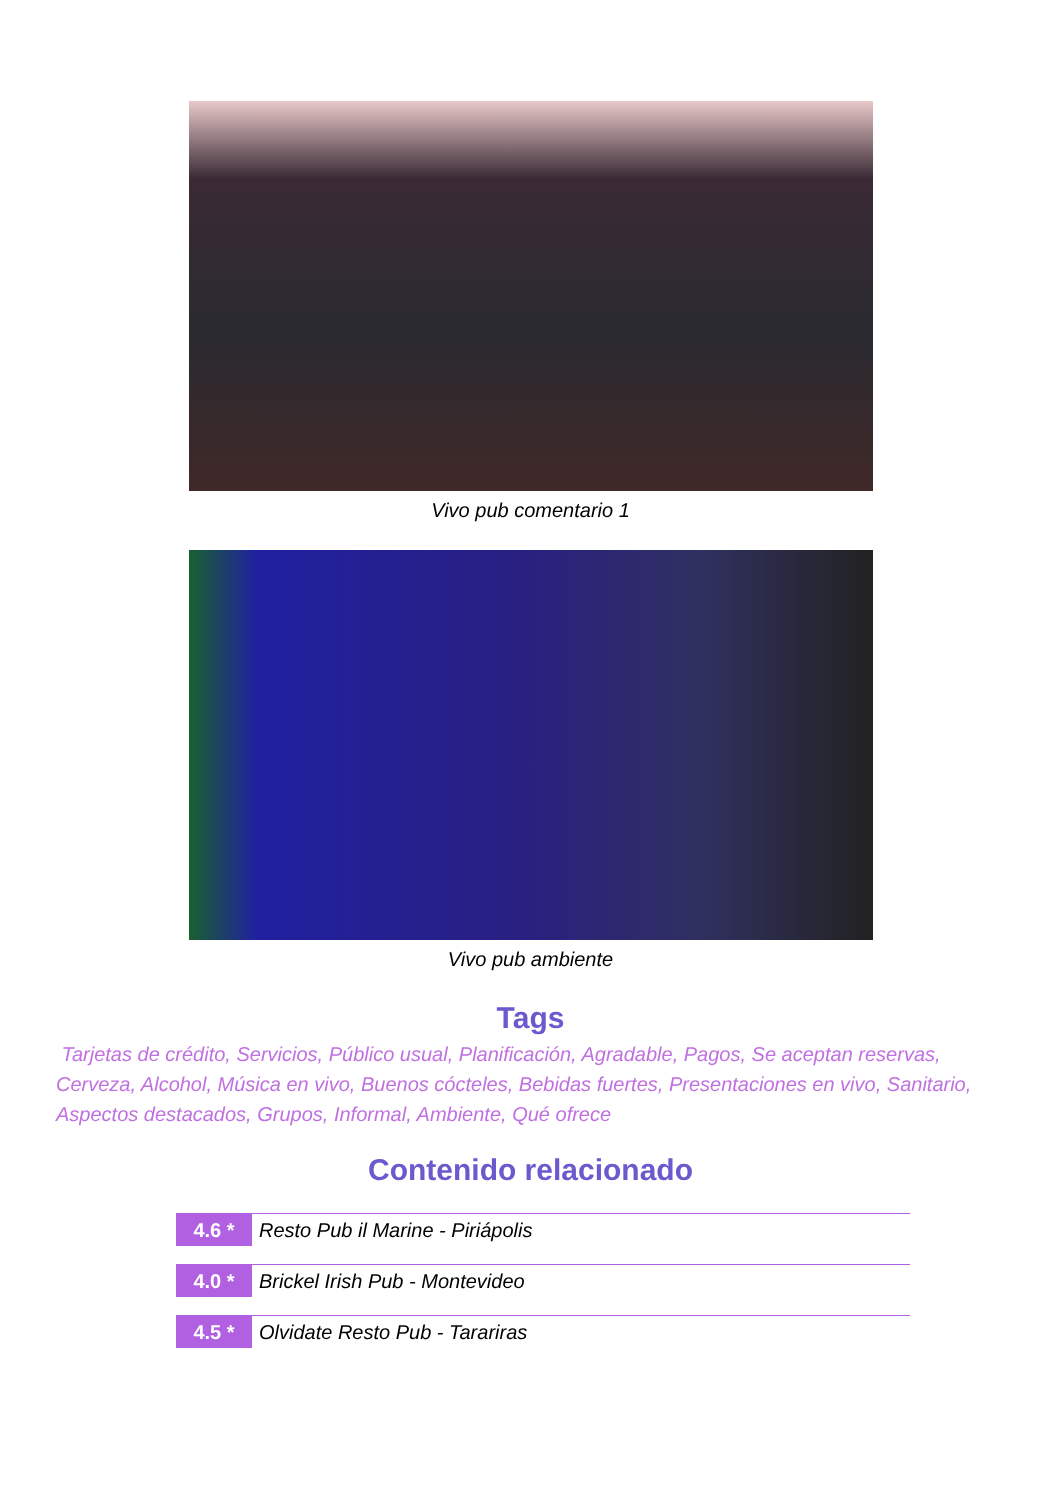Vivo pub comentario 1
Vivo pub ambiente
Tags
Tarjetas de crédito, Servicios, Público usual, Planificación, Agradable, Pagos, Se aceptan reservas, Cerveza, Alcohol, Música en vivo, Buenos cócteles, Bebidas fuertes, Presentaciones en vivo, Sanitario, Aspectos destacados, Grupos, Informal, Ambiente, Qué ofrece
Contenido relacionado
4.6 *
Resto Pub il Marine - Piriápolis
4.0 *
Brickel Irish Pub - Montevideo
4.5 *
Olvidate Resto Pub - Tarariras